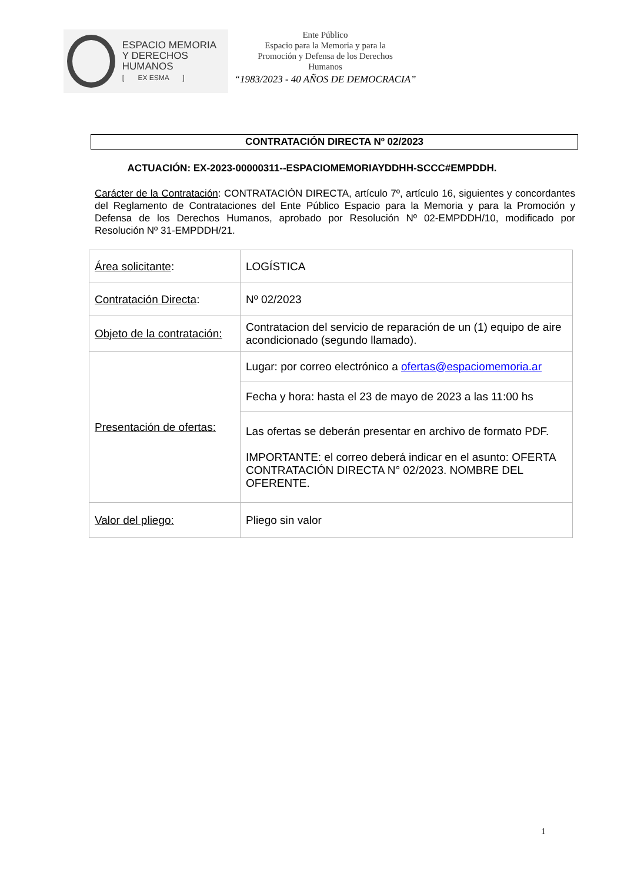ESPACIO MEMORIA
Y DERECHOS HUMANOS
[ EX ESMA ]
Ente Público
Espacio para la Memoria y para la
Promoción y Defensa de los Derechos
Humanos
“1983/2023 - 40 AÑOS DE DEMOCRACIA”
CONTRATACIÓN DIRECTA Nº 02/2023
ACTUACIÓN: EX-2023-00000311--ESPACIOMEMORIAYDDHH-SCCC#EMPDDH.
Carácter de la Contratación: CONTRATACIÓN DIRECTA, artículo 7º, artículo 16, siguientes y concordantes del Reglamento de Contrataciones del Ente Público Espacio para la Memoria y para la Promoción y Defensa de los Derechos Humanos, aprobado por Resolución Nº 02-EMPDDH/10, modificado por Resolución Nº 31-EMPDDH/21.
| Área solicitante : | LOGÍSTICA |
| Contratación Directa : | Nº 02/2023 |
| Objeto de la contratación: | Contratacion del servicio de reparación de un (1) equipo de aire acondicionado (segundo llamado). |
| Presentación de ofertas: | Lugar: por correo electrónico a ofertas@espaciomemoria.ar |
| | Fecha y hora: hasta el 23 de mayo de 2023 a las 11:00 hs |
| | Las ofertas se deberán presentar en archivo de formato PDF. IMPORTANTE: el correo deberá indicar en el asunto: OFERTA CONTRATACIÓN DIRECTA N° 02/2023. NOMBRE DEL OFERENTE. |
| Valor del pliego: | Pliego sin valor |
1